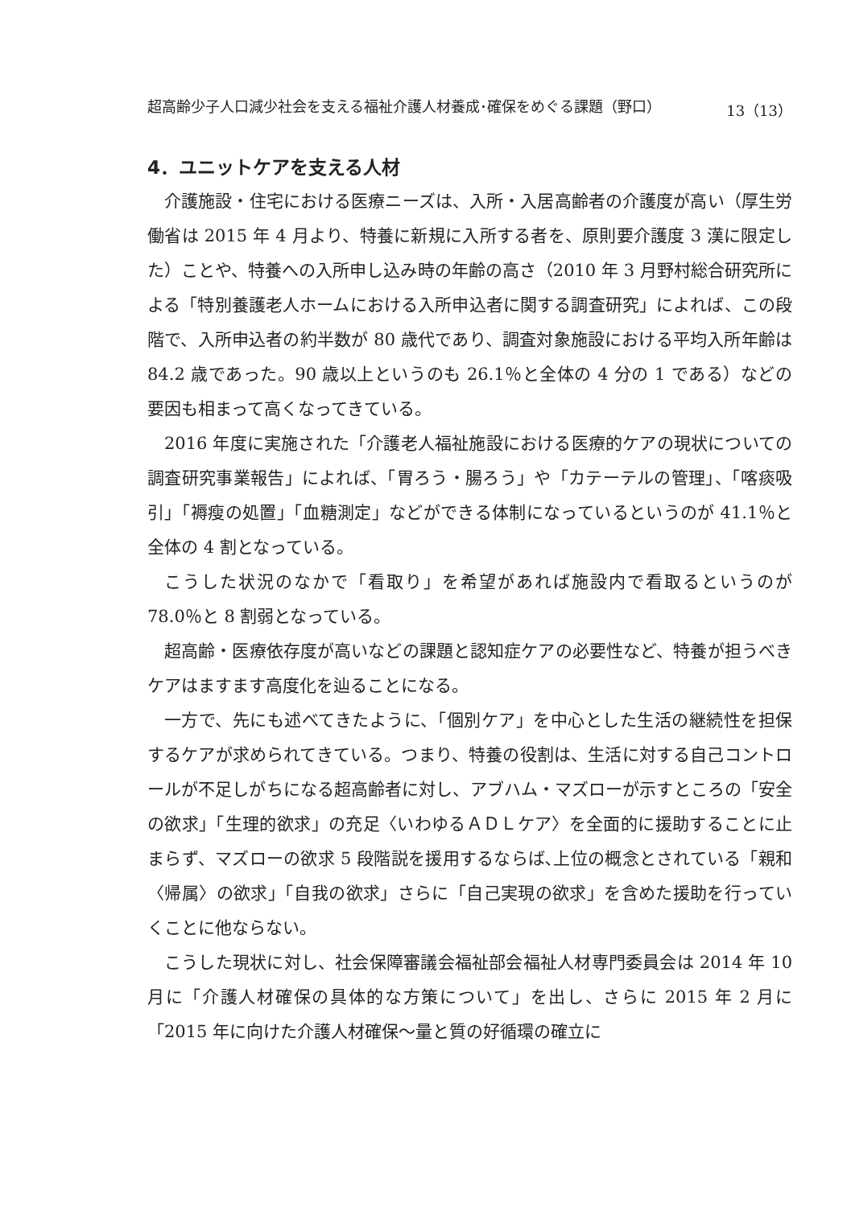超高齢少子人口減少社会を支える福祉介護人材養成･確保をめぐる課題（野口） 13（13）
4．ユニットケアを支える人材
介護施設・住宅における医療ニーズは、入所・入居高齢者の介護度が高い（厚生労働省は 2015 年 4 月より、特養に新規に入所する者を、原則要介護度 3 漢に限定した）ことや、特養への入所申し込み時の年齢の高さ（2010 年 3 月野村総合研究所による「特別養護老人ホームにおける入所申込者に関する調査研究」によれば、この段階で、入所申込者の約半数が 80 歳代であり、調査対象施設における平均入所年齢は 84.2 歳であった。90 歳以上というのも 26.1％と全体の 4 分の 1 である）などの要因も相まって高くなってきている。
2016 年度に実施された「介護老人福祉施設における医療的ケアの現状についての調査研究事業報告」によれば、「胃ろう・腸ろう」や「カテーテルの管理」、「喀痰吸引」「褥瘦の処置」「血糖測定」などができる体制になっているというのが 41.1％と全体の 4 割となっている。
こうした状況のなかで「看取り」を希望があれば施設内で看取るというのが 78.0％と 8 割弱となっている。
超高齢・医療依存度が高いなどの課題と認知症ケアの必要性など、特養が担うべきケアはますます高度化を辿ることになる。
一方で、先にも述べてきたように、「個別ケア」を中心とした生活の継続性を担保するケアが求められてきている。つまり、特養の役割は、生活に対する自己コントロールが不足しがちになる超高齢者に対し、アブハム・マズローが示すところの「安全の欲求」「生理的欲求」の充足〈いわゆるＡＤＬケア〉を全面的に援助することに止まらず、マズローの欲求 5 段階説を援用するならば､上位の概念とされている「親和〈帰属〉の欲求」「自我の欲求」さらに「自己実現の欲求」を含めた援助を行っていくことに他ならない。
こうした現状に対し、社会保障審議会福祉部会福祉人材専門委員会は 2014 年 10 月に「介護人材確保の具体的な方策について」を出し、さらに 2015 年 2 月に「2015 年に向けた介護人材確保～量と質の好循環の確立に